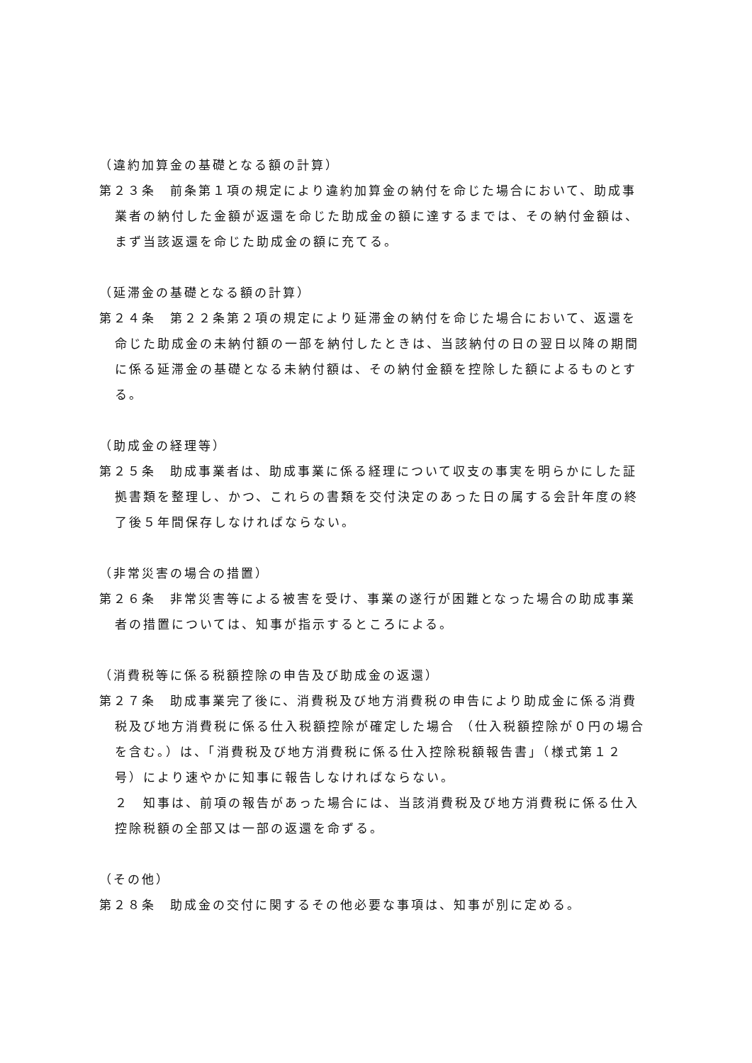（違約加算金の基礎となる額の計算）
第２３条　前条第１項の規定により違約加算金の納付を命じた場合において、助成事業者の納付した金額が返還を命じた助成金の額に達するまでは、その納付金額は、まず当該返還を命じた助成金の額に充てる。
（延滞金の基礎となる額の計算）
第２４条　第２２条第２項の規定により延滞金の納付を命じた場合において、返還を命じた助成金の未納付額の一部を納付したときは、当該納付の日の翌日以降の期間に係る延滞金の基礎となる未納付額は、その納付金額を控除した額によるものとする。
（助成金の経理等）
第２５条　助成事業者は、助成事業に係る経理について収支の事実を明らかにした証拠書類を整理し、かつ、これらの書類を交付決定のあった日の属する会計年度の終了後５年間保存しなければならない。
（非常災害の場合の措置）
第２６条　非常災害等による被害を受け、事業の遂行が困難となった場合の助成事業者の措置については、知事が指示するところによる。
（消費税等に係る税額控除の申告及び助成金の返還）
第２７条　助成事業完了後に、消費税及び地方消費税の申告により助成金に係る消費税及び地方消費税に係る仕入税額控除が確定した場合 （仕入税額控除が０円の場合を含む。）は、「消費税及び地方消費税に係る仕入控除税額報告書」（様式第１２号）により速やかに知事に報告しなければならない。
２　知事は、前項の報告があった場合には、当該消費税及び地方消費税に係る仕入控除税額の全部又は一部の返還を命ずる。
（その他）
第２８条　助成金の交付に関するその他必要な事項は、知事が別に定める。